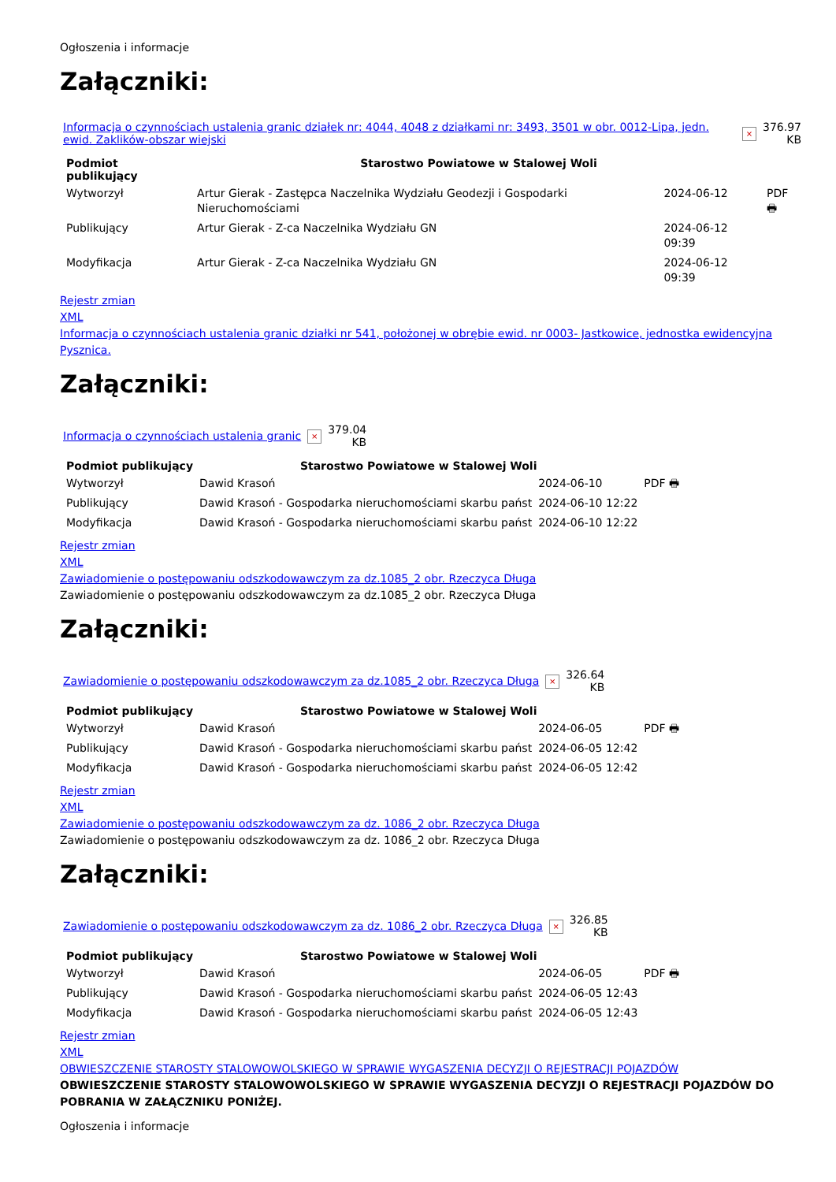Ogłoszenia i informacje
Załączniki:
| Informacja o czynnościach ustalenia granic działek nr: 4044, 4048 z działkami nr: 3493, 3501 w obr. 0012-Lipa, jedn. ewid. Zaklików-obszar wiejski | × | 376.97 KB |
| Podmiot publikujący | Starostwo Powiatowe w Stalowej Woli | | |
| Wytworzył | Artur Gierak - Zastępca Naczelnika Wydziału Geodezji i Gospodarki Nieruchomościami | 2024-06-12 | PDF 🖶 |
| Publikujący | Artur Gierak - Z-ca Naczelnika Wydziału GN | 2024-06-12 09:39 | |
| Modyfikacja | Artur Gierak - Z-ca Naczelnika Wydziału GN | 2024-06-12 09:39 | |
Rejestr zmian
XML
Informacja o czynnościach ustalenia granic działki nr 541, położonej w obrębie ewid. nr 0003- Jastkowice, jednostka ewidencyjna Pysznica.
Załączniki:
| Informacja o czynnościach ustalenia granic | × | 379.04 KB |
| Podmiot publikujący | Starostwo Powiatowe w Stalowej Woli | | |
| Wytworzył | Dawid Krasoń | 2024-06-10 | PDF 🖶 |
| Publikujący | Dawid Krasoń - Gospodarka nieruchomościami skarbu państ | 2024-06-10 12:22 | |
| Modyfikacja | Dawid Krasoń - Gospodarka nieruchomościami skarbu państ | 2024-06-10 12:22 | |
Rejestr zmian
XML
Zawiadomienie o postępowaniu odszkodowawczym za dz.1085_2 obr. Rzeczyca Długa
Zawiadomienie o postępowaniu odszkodowawczym za dz.1085_2 obr. Rzeczyca Długa
Załączniki:
| Zawiadomienie o postępowaniu odszkodowawczym za dz.1085_2 obr. Rzeczyca Długa | × | 326.64 KB |
| Podmiot publikujący | Starostwo Powiatowe w Stalowej Woli | | |
| Wytworzył | Dawid Krasoń | 2024-06-05 | PDF 🖶 |
| Publikujący | Dawid Krasoń - Gospodarka nieruchomościami skarbu państ | 2024-06-05 12:42 | |
| Modyfikacja | Dawid Krasoń - Gospodarka nieruchomościami skarbu państ | 2024-06-05 12:42 | |
Rejestr zmian
XML
Zawiadomienie o postępowaniu odszkodowawczym za dz. 1086_2 obr. Rzeczyca Długa
Zawiadomienie o postępowaniu odszkodowawczym za dz. 1086_2 obr. Rzeczyca Długa
Załączniki:
| Zawiadomienie o postępowaniu odszkodowawczym za dz. 1086_2 obr. Rzeczyca Długa | × | 326.85 KB |
| Podmiot publikujący | Starostwo Powiatowe w Stalowej Woli | | |
| Wytworzył | Dawid Krasoń | 2024-06-05 | PDF 🖶 |
| Publikujący | Dawid Krasoń - Gospodarka nieruchomościami skarbu państ | 2024-06-05 12:43 | |
| Modyfikacja | Dawid Krasoń - Gospodarka nieruchomościami skarbu państ | 2024-06-05 12:43 | |
Rejestr zmian
XML
OBWIESZCZENIE STAROSTY STALOWOWOLSKIEGO W SPRAWIE WYGASZENIA DECYZJI O REJESTRACJI POJAZDÓW
OBWIESZCZENIE STAROSTY STALOWOWOLSKIEGO W SPRAWIE WYGASZENIA DECYZJI O REJESTRACJI POJAZDÓW DO POBRANIA W ZAŁĄCZNIKU PONIŻEJ.
Ogłoszenia i informacje